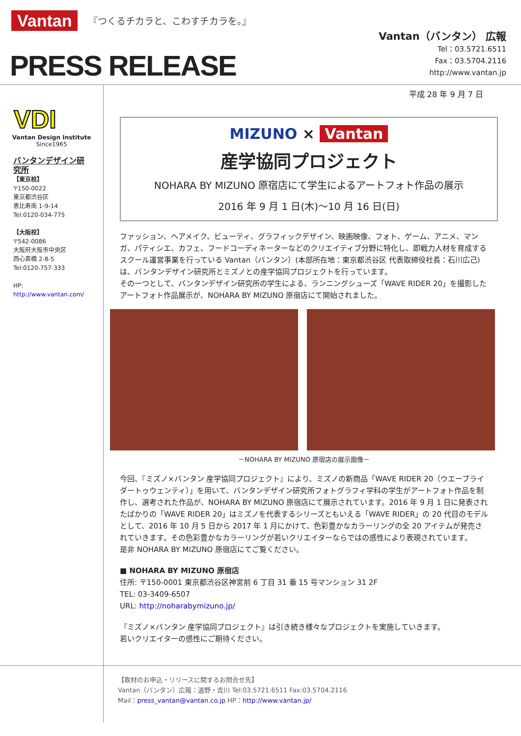Vantan 『つくるチカラと、こわすチカラを。』
PRESS RELEASE
Vantan（バンタン） 広報
Tel：03.5721.6511
Fax：03.5704.2116
http://www.vantan.jp
VDI
Vantan Design Institute
Since1965
バンタンデザイン研究所
【東京校】
〒150-0022
東京都渋谷区
恵比寿南 1-9-14
Tel:0120-034-775
【大阪校】
〒542-0086
大阪府大阪市中央区
西心斎橋 2-8-5
Tel:0120-757-333
HP:
http://www.vantan.com/
平成 28 年 9 月 7 日
MIZUNO × Vantan
産学協同プロジェクト
NOHARA BY MIZUNO 原宿店にて学生によるアートフォト作品の展示
2016 年 9 月 1 日(木)～10 月 16 日(日)
ファッション、ヘアメイク、ビューティ、グラフィックデザイン、映画映像、フォト、ゲーム、アニメ、マンガ、パティシエ、カフェ、フードコーディネーターなどのクリエイティブ分野に特化し、即戦力人材を育成するスクール運営事業を行っている Vantan（バンタン）(本部所在地：東京都渋谷区 代表取締役社長：石川広己) は、バンタンデザイン研究所とミズノとの産学協同プロジェクトを行っています。
その一つとして、バンタンデザイン研究所の学生による、ランニングシューズ「WAVE RIDER 20」を撮影したアートフォト作品展示が、NOHARA BY MIZUNO 原宿店にて開始されました。
－NOHARA BY MIZUNO 原宿店の展示画像－
今回、『ミズノ×バンタン 産学協同プロジェクト』により、ミズノの新商品「WAVE RIDER 20（ウエーブライダートゥウェンティ）」を用いて、バンタンデザイン研究所フォトグラフィ学科の学生がアートフォト作品を制作し、選考された作品が、NOHARA BY MIZUNO 原宿店にて展示されています。2016 年 9 月 1 日に発表されたばかりの「WAVE RIDER 20」はミズノを代表するシリーズともいえる「WAVE RIDER」の 20 代目のモデルとして、2016 年 10 月 5 日から 2017 年 1 月にかけて、色彩豊かなカラーリングの全 20 アイテムが発売されていきます。その色彩豊かなカラーリングが若いクリエイターならではの感性により表現されています。
是非 NOHARA BY MIZUNO 原宿店にてご覧ください。
■ NOHARA BY MIZUNO 原宿店
住所: 〒150-0001 東京都渋谷区神宮前 6 丁目 31 番 15 号マンション 31 2F
TEL: 03-3409-6507
URL: http://noharabymizuno.jp/
『ミズノ×バンタン 産学協同プロジェクト』は引き続き様々なプロジェクトを実施していきます。
若いクリエイターの感性にご期待ください。
【取材のお申込・リリースに関するお問合せ先】
Vantan（バンタン）広報：道野・吉川 Tel:03.5721.6511 Fax:03.5704.2116
Mail：press_vantan@vantan.co.jp HP：http://www.vantan.jp/